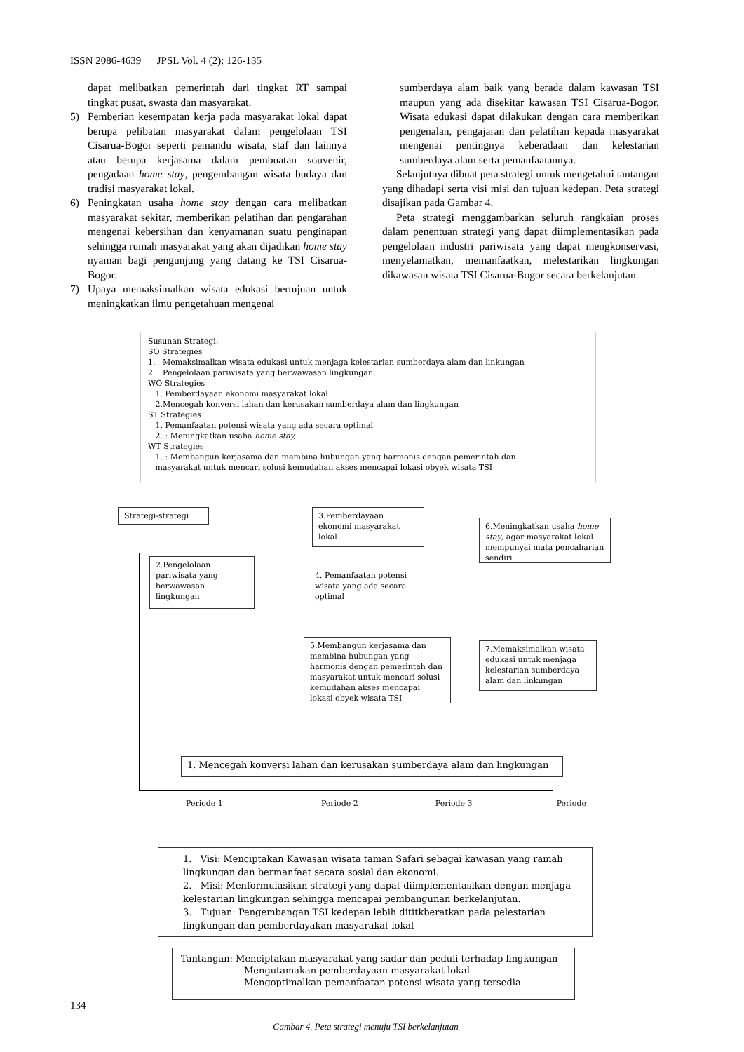ISSN 2086-4639 JPSL Vol. 4 (2): 126-135
dapat melibatkan pemerintah dari tingkat RT sampai tingkat pusat, swasta dan masyarakat.
5) Pemberian kesempatan kerja pada masyarakat lokal dapat berupa pelibatan masyarakat dalam pengelolaan TSI Cisarua-Bogor seperti pemandu wisata, staf dan lainnya atau berupa kerjasama dalam pembuatan souvenir, pengadaan home stay, pengembangan wisata budaya dan tradisi masyarakat lokal.
6) Peningkatan usaha home stay dengan cara melibatkan masyarakat sekitar, memberikan pelatihan dan pengarahan mengenai kebersihan dan kenyamanan suatu penginapan sehingga rumah masyarakat yang akan dijadikan home stay nyaman bagi pengunjung yang datang ke TSI Cisarua-Bogor.
7) Upaya memaksimalkan wisata edukasi bertujuan untuk meningkatkan ilmu pengetahuan mengenai
sumberdaya alam baik yang berada dalam kawasan TSI maupun yang ada disekitar kawasan TSI Cisarua-Bogor. Wisata edukasi dapat dilakukan dengan cara memberikan pengenalan, pengajaran dan pelatihan kepada masyarakat mengenai pentingnya keberadaan dan kelestarian sumberdaya alam serta pemanfaatannya.
Selanjutnya dibuat peta strategi untuk mengetahui tantangan yang dihadapi serta visi misi dan tujuan kedepan. Peta strategi disajikan pada Gambar 4.
Peta strategi menggambarkan seluruh rangkaian proses dalam penentuan strategi yang dapat diimplementasikan pada pengelolaan industri pariwisata yang dapat mengkonservasi, menyelamatkan, memanfaatkan, melestarikan lingkungan dikawasan wisata TSI Cisarua-Bogor secara berkelanjutan.
Susunan Strategi:
SO Strategies
1. Memaksimalkan wisata edukasi untuk menjaga kelestarian sumberdaya alam dan linkungan
2. Pengelolaan pariwisata yang berwawasan lingkungan.
WO Strategies
1. Pemberdayaan ekonomi masyarakat lokal
2.Mencegah konversi lahan dan kerusakan sumberdaya alam dan lingkungan
ST Strategies
1. Pemanfaatan potensi wisata yang ada secara optimal
2. : Meningkatkan usaha home stay,
WT Strategies
1. : Membangun kerjasama dan membina hubungan yang harmonis dengan pemerintah dan
masyarakat untuk mencari solusi kemudahan akses mencapai lokasi obyek wisata TSI
Strategi-strategi
2.Pengelolaan pariwisata yang berwawasan lingkungan
3.Pemberdayaan ekonomi masyarakat lokal
4. Pemanfaatan potensi wisata yang ada secara optimal
5.Membangun kerjasama dan membina hubungan yang harmonis dengan pemerintah dan masyarakat untuk mencari solusi kemudahan akses mencapai lokasi obyek wisata TSI
6.Meningkatkan usaha home stay, agar masyarakat lokal mempunyai mata pencaharian sendiri
7.Memaksimalkan wisata edukasi untuk menjaga kelestarian sumberdaya alam dan linkungan
1. Mencegah konversi lahan dan kerusakan sumberdaya alam dan lingkungan
Periode 1 Periode 2 Periode 3 Periode
1. Visi: Menciptakan Kawasan wisata taman Safari sebagai kawasan yang ramah lingkungan dan bermanfaat secara sosial dan ekonomi.
2. Misi: Menformulasikan strategi yang dapat diimplementasikan dengan menjaga kelestarian lingkungan sehingga mencapai pembangunan berkelanjutan.
3. Tujuan: Pengembangan TSI kedepan lebih dititkberatkan pada pelestarian lingkungan dan pemberdayakan masyarakat lokal
Tantangan: Menciptakan masyarakat yang sadar dan peduli terhadap lingkungan
Mengutamakan pemberdayaan masyarakat lokal
Mengoptimalkan pemanfaatan potensi wisata yang tersedia
Gambar 4. Peta strategi menuju TSI berkelanjutan
134